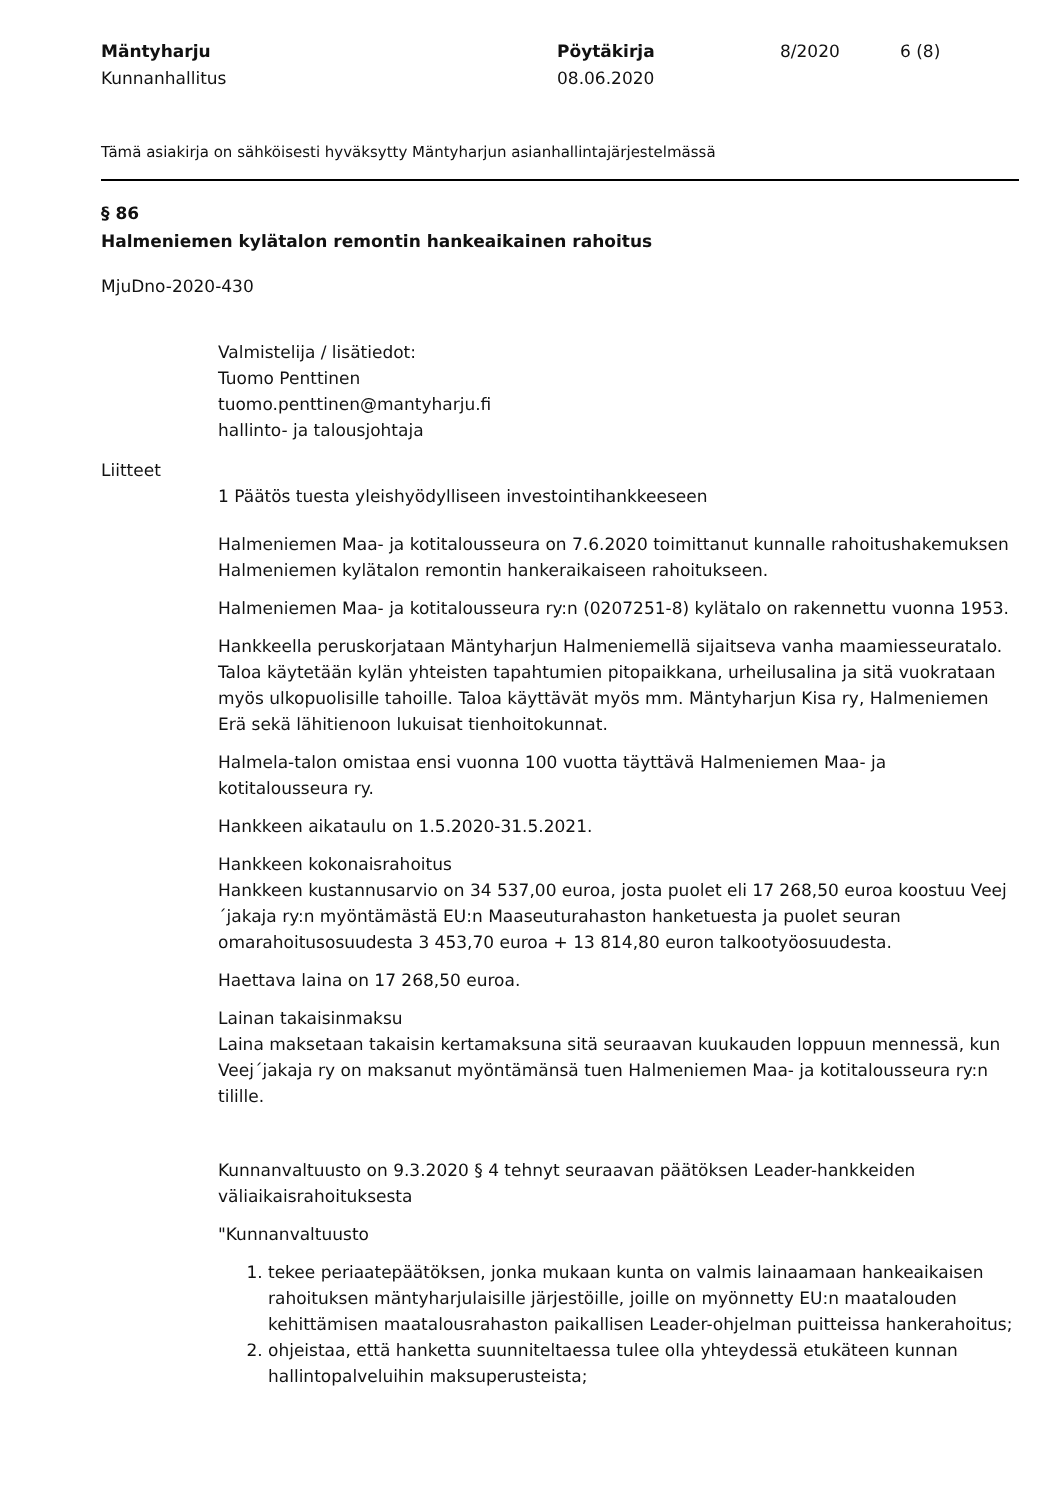Mäntyharju
Kunnanhallitus
Pöytäkirja
08.06.2020
8/2020 6 (8)
Tämä asiakirja on sähköisesti hyväksytty Mäntyharjun asianhallintajärjestelmässä
§ 86
Halmeniemen kylätalon remontin hankeaikainen rahoitus
MjuDno-2020-430
Valmistelija / lisätiedot:
Tuomo Penttinen
tuomo.penttinen@mantyharju.fi
hallinto- ja talousjohtaja
Liitteet
1 Päätös tuesta yleishyödylliseen investointihankkeeseen
Halmeniemen Maa- ja kotitalousseura on 7.6.2020 toimittanut kunnalle rahoitushakemuksen Halmeniemen kylätalon remontin hankeraikaiseen rahoitukseen.
Halmeniemen Maa- ja kotitalousseura ry:n (0207251-8) kylätalo on rakennettu vuonna 1953.
Hankkeella peruskorjataan Mäntyharjun Halmeniemellä sijaitseva vanha maamiesseuratalo. Taloa käytetään kylän yhteisten tapahtumien pitopaikkana, urheilusalina ja sitä vuokrataan myös ulkopuolisille tahoille. Taloa käyttävät myös mm. Mäntyharjun Kisa ry, Halmeniemen Erä sekä lähitienoon lukuisat tienhoitokunnat.
Halmela-talon omistaa ensi vuonna 100 vuotta täyttävä Halmeniemen Maa- ja kotitalousseura ry.
Hankkeen aikataulu on 1.5.2020-31.5.2021.
Hankkeen kokonaisrahoitus
Hankkeen kustannusarvio on 34 537,00 euroa, josta puolet eli 17 268,50 euroa koostuu Veej´jakaja ry:n myöntämästä EU:n Maaseuturahaston hanketuesta ja puolet seuran omarahoitusosuudesta 3 453,70 euroa + 13 814,80 euron talkootyöosuudesta.
Haettava laina on 17 268,50 euroa.
Lainan takaisinmaksu
Laina maksetaan takaisin kertamaksuna sitä seuraavan kuukauden loppuun mennessä, kun Veej´jakaja ry on maksanut myöntämänsä tuen Halmeniemen Maa- ja kotitalousseura ry:n tilille.
Kunnanvaltuusto on 9.3.2020 § 4 tehnyt seuraavan päätöksen Leader-hankkeiden väliaikaisrahoituksesta
"Kunnanvaltuusto
1. tekee periaatepäätöksen, jonka mukaan kunta on valmis lainaamaan hankeaikaisen rahoituksen mäntyharjulaisille järjestöille, joille on myönnetty EU:n maatalouden kehittämisen maatalousrahaston paikallisen Leader-ohjelman puitteissa hankerahoitus;
2. ohjeistaa, että hanketta suunniteltaessa tulee olla yhteydessä etukäteen kunnan hallintopalveluihin maksuperusteista;